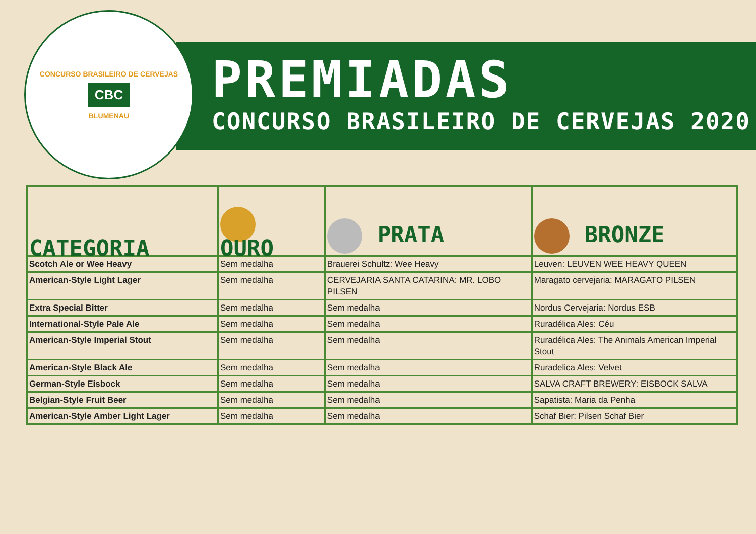CONCURSO BRASILEIRO DE CERVEJAS
CBC
BLUMENAU
PREMIADAS
CONCURSO BRASILEIRO DE CERVEJAS 2020
| CATEGORIA | OURO | PRATA | BRONZE |
| --- | --- | --- | --- |
| Scotch Ale or Wee Heavy | Sem medalha | Brauerei Schultz: Wee Heavy | Leuven: LEUVEN WEE HEAVY QUEEN |
| American-Style Light Lager | Sem medalha | CERVEJARIA SANTA CATARINA: MR. LOBO PILSEN | Maragato cervejaria: MARAGATO PILSEN |
| Extra Special Bitter | Sem medalha | Sem medalha | Nordus Cervejaria: Nordus ESB |
| International-Style Pale Ale | Sem medalha | Sem medalha | Ruradélica Ales: Céu |
| American-Style Imperial Stout | Sem medalha | Sem medalha | Ruradélica Ales: The Animals American Imperial Stout |
| American-Style Black Ale | Sem medalha | Sem medalha | Ruradelica Ales: Velvet |
| German-Style Eisbock | Sem medalha | Sem medalha | SALVA CRAFT BREWERY: EISBOCK SALVA |
| Belgian-Style Fruit Beer | Sem medalha | Sem medalha | Sapatista: Maria da Penha |
| American-Style Amber Light Lager | Sem medalha | Sem medalha | Schaf Bier: Pilsen Schaf Bier |